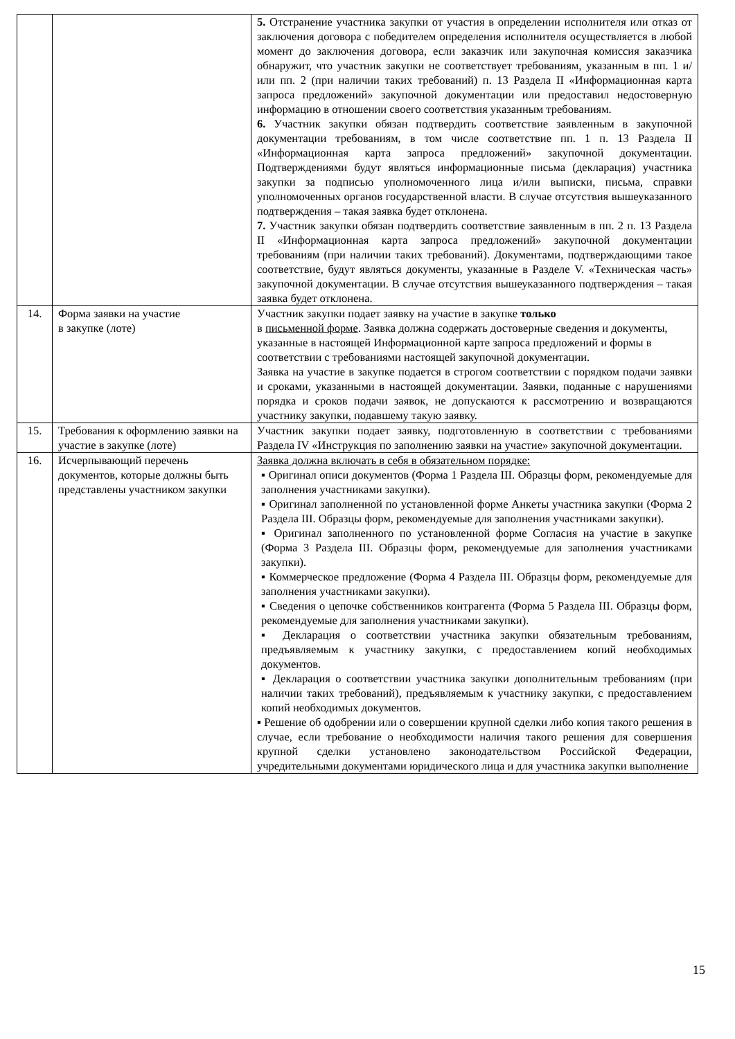| | | 5. Отстранение участника закупки от участия в определении исполнителя или отказ от заключения договора с победителем определения исполнителя осуществляется в любой момент до заключения договора, если заказчик или закупочная комиссия заказчика обнаружит, что участник закупки не соответствует требованиям, указанным в пп. 1 и/или пп. 2 (при наличии таких требований) п. 13 Раздела II «Информационная карта запроса предложений» закупочной документации или предоставил недостоверную информацию в отношении своего соответствия указанным требованиям. 6. Участник закупки обязан подтвердить соответствие заявленным в закупочной документации требованиям, в том числе соответствие пп. 1 п. 13 Раздела II «Информационная карта запроса предложений» закупочной документации. Подтверждениями будут являться информационные письма (декларация) участника закупки за подписью уполномоченного лица и/или выписки, письма, справки уполномоченных органов государственной власти. В случае отсутствия вышеуказанного подтверждения – такая заявка будет отклонена. 7. Участник закупки обязан подтвердить соответствие заявленным в пп. 2 п. 13 Раздела II «Информационная карта запроса предложений» закупочной документации требованиям (при наличии таких требований). Документами, подтверждающими такое соответствие, будут являться документы, указанные в Разделе V. «Техническая часть» закупочной документации. В случае отсутствия вышеуказанного подтверждения – такая заявка будет отклонена. |
| 14. | Форма заявки на участие в закупке (лоте) | Участник закупки подает заявку на участие в закупке только в письменной форме . Заявка должна содержать достоверные сведения и документы, указанные в настоящей Информационной карте запроса предложений и формы в соответствии с требованиями настоящей закупочной документации. Заявка на участие в закупке подается в строгом соответствии с порядком подачи заявки и сроками, указанными в настоящей документации. Заявки, поданные с нарушениями порядка и сроков подачи заявок, не допускаются к рассмотрению и возвращаются участнику закупки, подавшему такую заявку. |
| 15. | Требования к оформлению заявки на участие в закупке (лоте) | Участник закупки подает заявку, подготовленную в соответствии с требованиями Раздела IV «Инструкция по заполнению заявки на участие» закупочной документации. |
| 16. | Исчерпывающий перечень документов, которые должны быть представлены участником закупки | Заявка должна включать в себя в обязательном порядке: ▪ Оригинал описи документов (Форма 1 Раздела III. Образцы форм, рекомендуемые для заполнения участниками закупки). ▪ Оригинал заполненной по установленной форме Анкеты участника закупки (Форма 2 Раздела III. Образцы форм, рекомендуемые для заполнения участниками закупки). ▪ Оригинал заполненного по установленной форме Согласия на участие в закупке (Форма 3 Раздела III. Образцы форм, рекомендуемые для заполнения участниками закупки). ▪ Коммерческое предложение (Форма 4 Раздела III. Образцы форм, рекомендуемые для заполнения участниками закупки). ▪ Сведения о цепочке собственников контрагента (Форма 5 Раздела III. Образцы форм, рекомендуемые для заполнения участниками закупки). ▪ Декларация о соответствии участника закупки обязательным требованиям, предъявляемым к участнику закупки, с предоставлением копий необходимых документов. ▪ Декларация о соответствии участника закупки дополнительным требованиям (при наличии таких требований), предъявляемым к участнику закупки, с предоставлением копий необходимых документов. ▪ Решение об одобрении или о совершении крупной сделки либо копия такого решения в случае, если требование о необходимости наличия такого решения для совершения крупной сделки установлено законодательством Российской Федерации, учредительными документами юридического лица и для участника закупки выполнение |
15